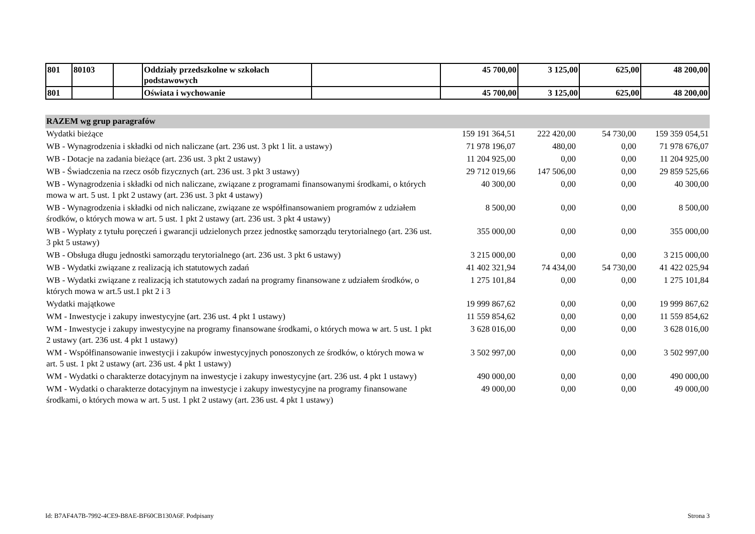| 801 | 80103 | | Oddziały przedszkolne w szkołach podstawowych | | 45 700,00 | 3 125,00 | 625,00 | 48 200,00 |
| 801 | | | Oświata i wychowanie | | 45 700,00 | 3 125,00 | 625,00 | 48 200,00 |
| RAZEM wg grup paragrafów | | | | |
| Wydatki bieżące | 159 191 364,51 | 222 420,00 | 54 730,00 | 159 359 054,51 |
| WB - Wynagrodzenia i składki od nich naliczane (art. 236 ust. 3 pkt 1 lit. a ustawy) | 71 978 196,07 | 480,00 | 0,00 | 71 978 676,07 |
| WB - Dotacje na zadania bieżące (art. 236 ust. 3 pkt 2 ustawy) | 11 204 925,00 | 0,00 | 0,00 | 11 204 925,00 |
| WB - Świadczenia na rzecz osób fizycznych (art. 236 ust. 3 pkt 3 ustawy) | 29 712 019,66 | 147 506,00 | 0,00 | 29 859 525,66 |
| WB - Wynagrodzenia i składki od nich naliczane, związane z programami finansowanymi środkami, o których mowa w art. 5 ust. 1 pkt 2 ustawy (art. 236 ust. 3 pkt 4 ustawy) | 40 300,00 | 0,00 | 0,00 | 40 300,00 |
| WB - Wynagrodzenia i składki od nich naliczane, związane ze współfinansowaniem programów z udziałem środków, o których mowa w art. 5 ust. 1 pkt 2 ustawy (art. 236 ust. 3 pkt 4 ustawy) | 8 500,00 | 0,00 | 0,00 | 8 500,00 |
| WB - Wypłaty z tytułu poręczeń i gwarancji udzielonych przez jednostkę samorządu terytorialnego (art. 236 ust. 3 pkt 5 ustawy) | 355 000,00 | 0,00 | 0,00 | 355 000,00 |
| WB - Obsługa długu jednostki samorządu terytorialnego (art. 236 ust. 3 pkt 6 ustawy) | 3 215 000,00 | 0,00 | 0,00 | 3 215 000,00 |
| WB - Wydatki związane z realizacją ich statutowych zadań | 41 402 321,94 | 74 434,00 | 54 730,00 | 41 422 025,94 |
| WB - Wydatki związane z realizacją ich statutowych zadań na programy finansowane z udziałem środków, o których mowa w art.5 ust.1 pkt 2 i 3 | 1 275 101,84 | 0,00 | 0,00 | 1 275 101,84 |
| Wydatki majątkowe | 19 999 867,62 | 0,00 | 0,00 | 19 999 867,62 |
| WM - Inwestycje i zakupy inwestycyjne (art. 236 ust. 4 pkt 1 ustawy) | 11 559 854,62 | 0,00 | 0,00 | 11 559 854,62 |
| WM - Inwestycje i zakupy inwestycyjne na programy finansowane środkami, o których mowa w art. 5 ust. 1 pkt 2 ustawy (art. 236 ust. 4 pkt 1 ustawy) | 3 628 016,00 | 0,00 | 0,00 | 3 628 016,00 |
| WM - Współfinansowanie inwestycji i zakupów inwestycyjnych ponoszonych ze środków, o których mowa w art. 5 ust. 1 pkt 2 ustawy (art. 236 ust. 4 pkt 1 ustawy) | 3 502 997,00 | 0,00 | 0,00 | 3 502 997,00 |
| WM - Wydatki o charakterze dotacyjnym na inwestycje i zakupy inwestycyjne (art. 236 ust. 4 pkt 1 ustawy) | 490 000,00 | 0,00 | 0,00 | 490 000,00 |
| WM - Wydatki o charakterze dotacyjnym na inwestycje i zakupy inwestycyjne na programy finansowane środkami, o których mowa w art. 5 ust. 1 pkt 2 ustawy (art. 236 ust. 4 pkt 1 ustawy) | 49 000,00 | 0,00 | 0,00 | 49 000,00 |
Id: B7AF4A7B-7992-4CE9-B8AE-BF60CB130A6F. Podpisany Strona 3